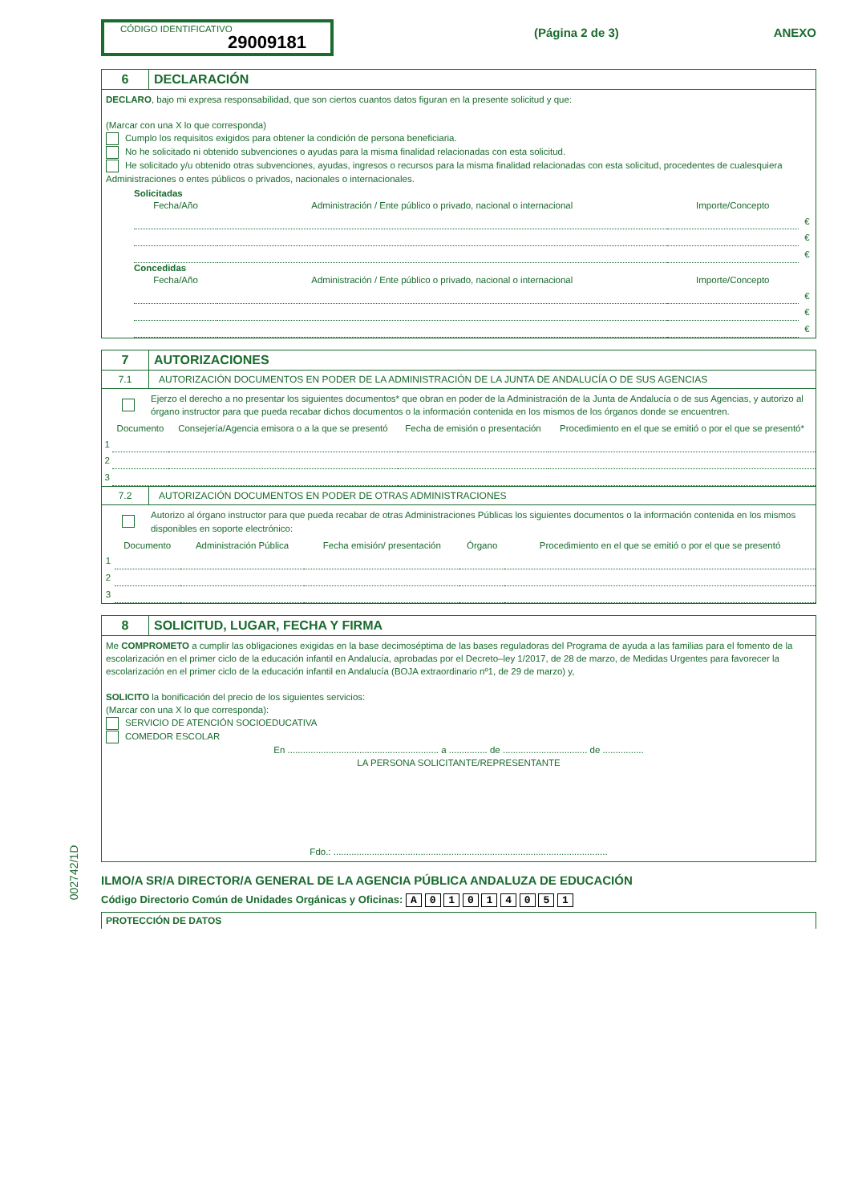CÓDIGO IDENTIFICATIVO
29009181
(Página 2 de 3) ANEXO
6 DECLARACIÓN
DECLARO, bajo mi expresa responsabilidad, que son ciertos cuantos datos figuran en la presente solicitud y que:
(Marcar con una X lo que corresponda)
Cumplo los requisitos exigidos para obtener la condición de persona beneficiaria.
No he solicitado ni obtenido subvenciones o ayudas para la misma finalidad relacionadas con esta solicitud.
He solicitado y/u obtenido otras subvenciones, ayudas, ingresos o recursos para la misma finalidad relacionadas con esta solicitud, procedentes de cualesquiera Administraciones o entes públicos o privados, nacionales o internacionales.
Solicitadas
| Fecha/Año | Administración / Ente público o privado, nacional o internacional | Importe/Concepto | |
| --- | --- | --- | --- |
| | | | € |
| | | | € |
| | | | € |
Concedidas
| Fecha/Año | Administración / Ente público o privado, nacional o internacional | Importe/Concepto | |
| --- | --- | --- | --- |
| | | | € |
| | | | € |
| | | | € |
7 AUTORIZACIONES
7.1 AUTORIZACIÓN DOCUMENTOS EN PODER DE LA ADMINISTRACIÓN DE LA JUNTA DE ANDALUCÍA O DE SUS AGENCIAS
Ejerzo el derecho a no presentar los siguientes documentos* que obran en poder de la Administración de la Junta de Andalucía o de sus Agencias, y autorizo al órgano instructor para que pueda recabar dichos documentos o la información contenida en los mismos de los órganos donde se encuentren.
| | Documento | Consejería/Agencia emisora o a la que se presentó | Fecha de emisión o presentación | Procedimiento en el que se emitió o por el que se presentó* |
| --- | --- | --- | --- | --- |
| 1 | | | | |
| 2 | | | | |
| 3 | | | | |
7.2 AUTORIZACIÓN DOCUMENTOS EN PODER DE OTRAS ADMINISTRACIONES
Autorizo al órgano instructor para que pueda recabar de otras Administraciones Públicas los siguientes documentos o la información contenida en los mismos disponibles en soporte electrónico:
| | Documento | Administración Pública | Fecha emisión/ presentación | Órgano | Procedimiento en el que se emitió o por el que se presentó |
| --- | --- | --- | --- | --- | --- |
| 1 | | | | | |
| 2 | | | | | |
| 3 | | | | | |
8 SOLICITUD, LUGAR, FECHA Y FIRMA
Me COMPROMETO a cumplir las obligaciones exigidas en la base decimoséptima de las bases reguladoras del Programa de ayuda a las familias para el fomento de la escolarización en el primer ciclo de la educación infantil en Andalucía, aprobadas por el Decreto–ley 1/2017, de 28 de marzo, de Medidas Urgentes para favorecer la escolarización en el primer ciclo de la educación infantil en Andalucía (BOJA extraordinario nº1, de 29 de marzo) y,
SOLICITO la bonificación del precio de los siguientes servicios:
(Marcar con una X lo que corresponda):
SERVICIO DE ATENCIÓN SOCIOEDUCATIVA
COMEDOR ESCOLAR
En ........................................................... a ............... de ................................. de ................
LA PERSONA SOLICITANTE/REPRESENTANTE
Fdo.: ...........................................................................................................
ILMO/A SR/A DIRECTOR/A GENERAL DE LA AGENCIA PÚBLICA ANDALUZA DE EDUCACIÓN
Código Directorio Común de Unidades Orgánicas y Oficinas: A 0 1 0 1 4 0 5 1
PROTECCIÓN DE DATOS
002742/1D